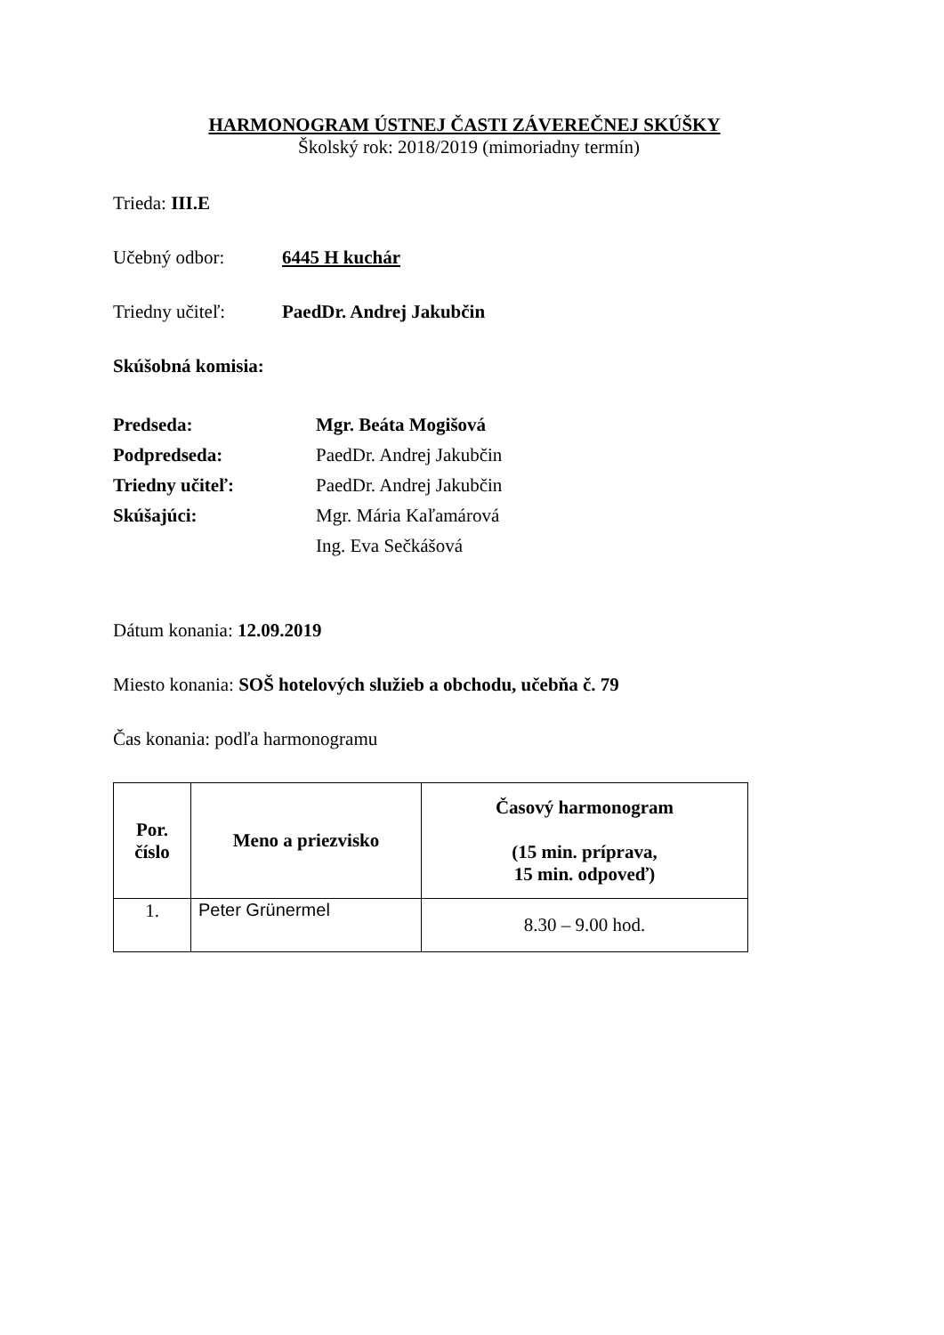HARMONOGRAM ÚSTNEJ ČASTI ZÁVEREČNEJ SKÚŠKY
Školský rok: 2018/2019 (mimoriadny termín)
Trieda: III.E
Učebný odbor: 6445 H kuchár
Triedny učiteľ: PaedDr. Andrej Jakubčin
Skúšobná komisia:
| Predseda: | Mgr. Beáta Mogišová |
| Podpredseda: | PaedDr. Andrej Jakubčin |
| Triedny učiteľ: | PaedDr. Andrej Jakubčin |
| Skúšajúci: | Mgr. Mária Kaľamárová |
| | Ing. Eva Sečkášová |
Dátum konania: 12.09.2019
Miesto konania: SOŠ hotelových služieb a obchodu, učebňa č. 79
Čas konania: podľa harmonogramu
| Por. číslo | Meno a priezvisko | Časový harmonogram (15 min. príprava, 15 min. odpoveď) |
| --- | --- | --- |
| 1. | Peter Grünermel | 8.30 – 9.00 hod. |